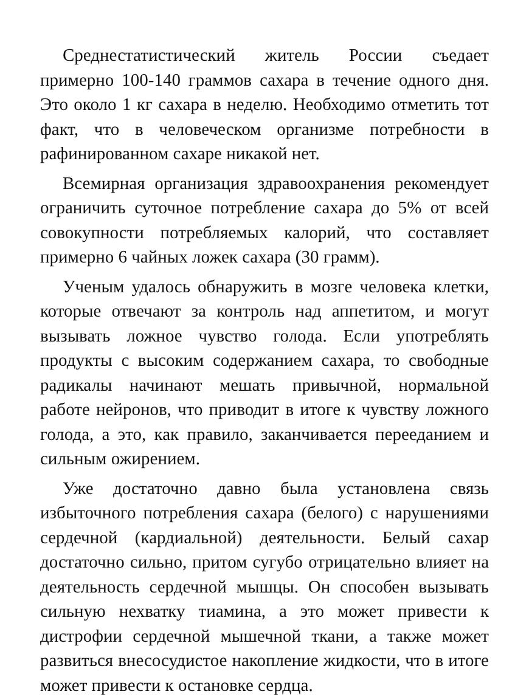Среднестатистический житель России съедает примерно 100-140 граммов сахара в течение одного дня. Это около 1 кг сахара в неделю. Необходимо отметить тот факт, что в человеческом организме потребности в рафинированном сахаре никакой нет.
Всемирная организация здравоохранения рекомендует ограничить суточное потребление сахара до 5% от всей совокупности потребляемых калорий, что составляет примерно 6 чайных ложек сахара (30 грамм).
Ученым удалось обнаружить в мозге человека клетки, которые отвечают за контроль над аппетитом, и могут вызывать ложное чувство голода. Если употреблять продукты с высоким содержанием сахара, то свободные радикалы начинают мешать привычной, нормальной работе нейронов, что приводит в итоге к чувству ложного голода, а это, как правило, заканчивается перееданием и сильным ожирением.
Уже достаточно давно была установлена связь избыточного потребления сахара (белого) с нарушениями сердечной (кардиальной) деятельности. Белый сахар достаточно сильно, притом сугубо отрицательно влияет на деятельность сердечной мышцы. Он способен вызывать сильную нехватку тиамина, а это может привести к дистрофии сердечной мышечной ткани, а также может развиться внесосудистое накопление жидкости, что в итоге может привести к остановке сердца.